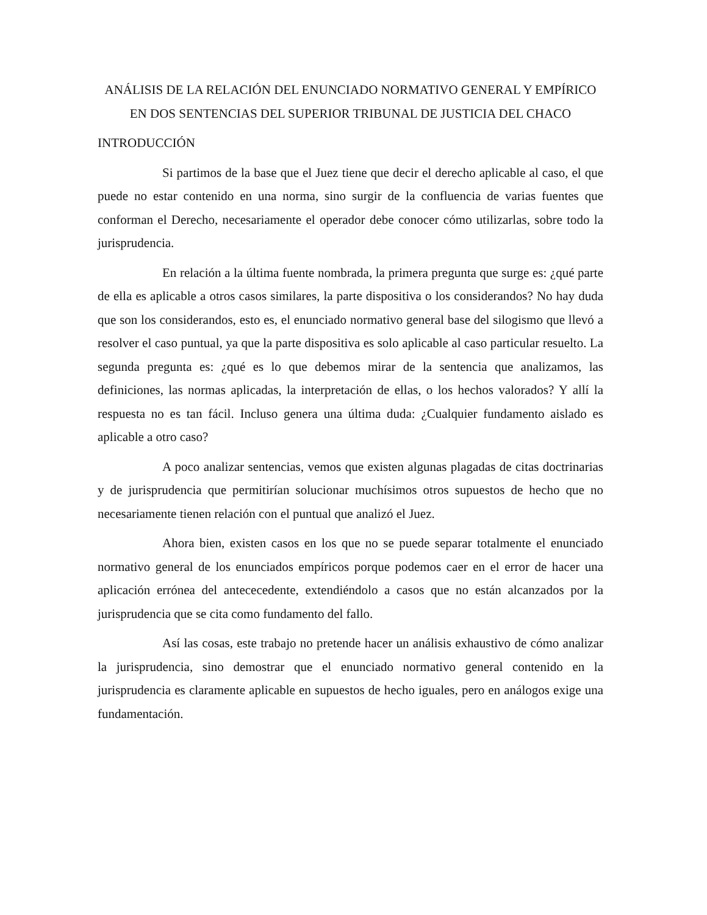ANÁLISIS DE LA RELACIÓN DEL ENUNCIADO NORMATIVO GENERAL Y EMPÍRICO EN DOS SENTENCIAS DEL SUPERIOR TRIBUNAL DE JUSTICIA DEL CHACO
INTRODUCCIÓN
Si partimos de la base que el Juez tiene que decir el derecho aplicable al caso, el que puede no estar contenido en una norma, sino surgir de la confluencia de varias fuentes que conforman el Derecho, necesariamente el operador debe conocer cómo utilizarlas, sobre todo la jurisprudencia.
En relación a la última fuente nombrada, la primera pregunta que surge es: ¿qué parte de ella es aplicable a otros casos similares, la parte dispositiva o los considerandos? No hay duda que son los considerandos, esto es, el enunciado normativo general base del silogismo que llevó a resolver el caso puntual, ya que la parte dispositiva es solo aplicable al caso particular resuelto. La segunda pregunta es: ¿qué es lo que debemos mirar de la sentencia que analizamos, las definiciones, las normas aplicadas, la interpretación de ellas, o los hechos valorados? Y allí la respuesta no es tan fácil. Incluso genera una última duda: ¿Cualquier fundamento aislado es aplicable a otro caso?
A poco analizar sentencias, vemos que existen algunas plagadas de citas doctrinarias y de jurisprudencia que permitirían solucionar muchísimos otros supuestos de hecho que no necesariamente tienen relación con el puntual que analizó el Juez.
Ahora bien, existen casos en los que no se puede separar totalmente el enunciado normativo general de los enunciados empíricos porque podemos caer en el error de hacer una aplicación errónea del antececedente, extendiéndolo a casos que no están alcanzados por la jurisprudencia que se cita como fundamento del fallo.
Así las cosas, este trabajo no pretende hacer un análisis exhaustivo de cómo analizar la jurisprudencia, sino demostrar que el enunciado normativo general contenido en la jurisprudencia es claramente aplicable en supuestos de hecho iguales, pero en análogos exige una fundamentación.